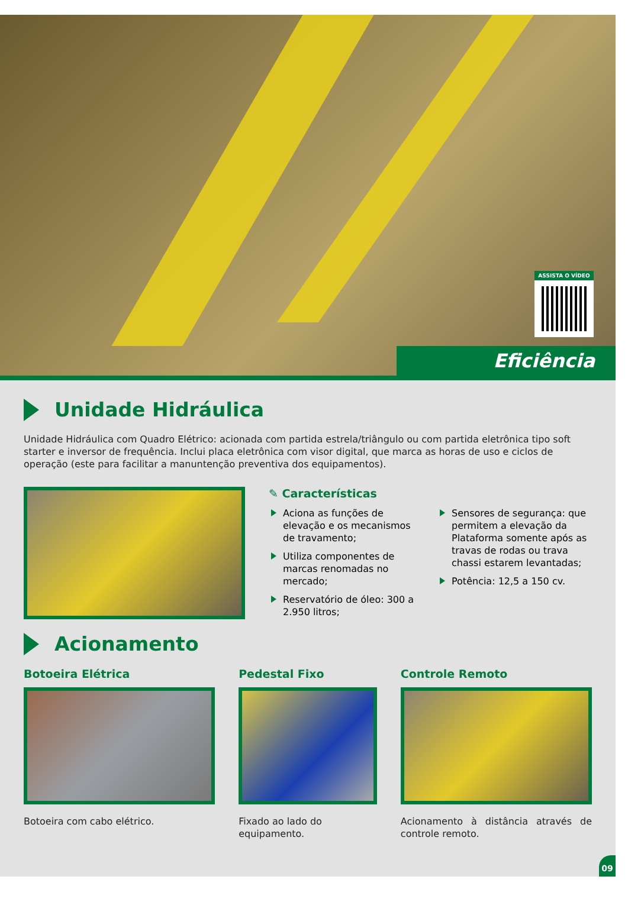ASSISTA O VÍDEO
Eficiência
Unidade Hidráulica
Unidade Hidráulica com Quadro Elétrico: acionada com partida estrela/triângulo ou com partida eletrônica tipo soft starter e inversor de frequência. Inclui placa eletrônica com visor digital, que marca as horas de uso e ciclos de operação (este para facilitar a manuntenção preventiva dos equipamentos).
✎ Características
Aciona as funções de elevação e os mecanismos de travamento;
Utiliza componentes de marcas renomadas no mercado;
Reservatório de óleo: 300 a 2.950 litros;
Sensores de segurança: que permitem a elevação da Plataforma somente após as travas de rodas ou trava chassi estarem levantadas;
Potência: 12,5 a 150 cv.
Acionamento
Botoeira Elétrica
Botoeira com cabo elétrico.
Pedestal Fixo
Fixado ao lado do equipamento.
Controle Remoto
Acionamento à distância através de controle remoto.
09